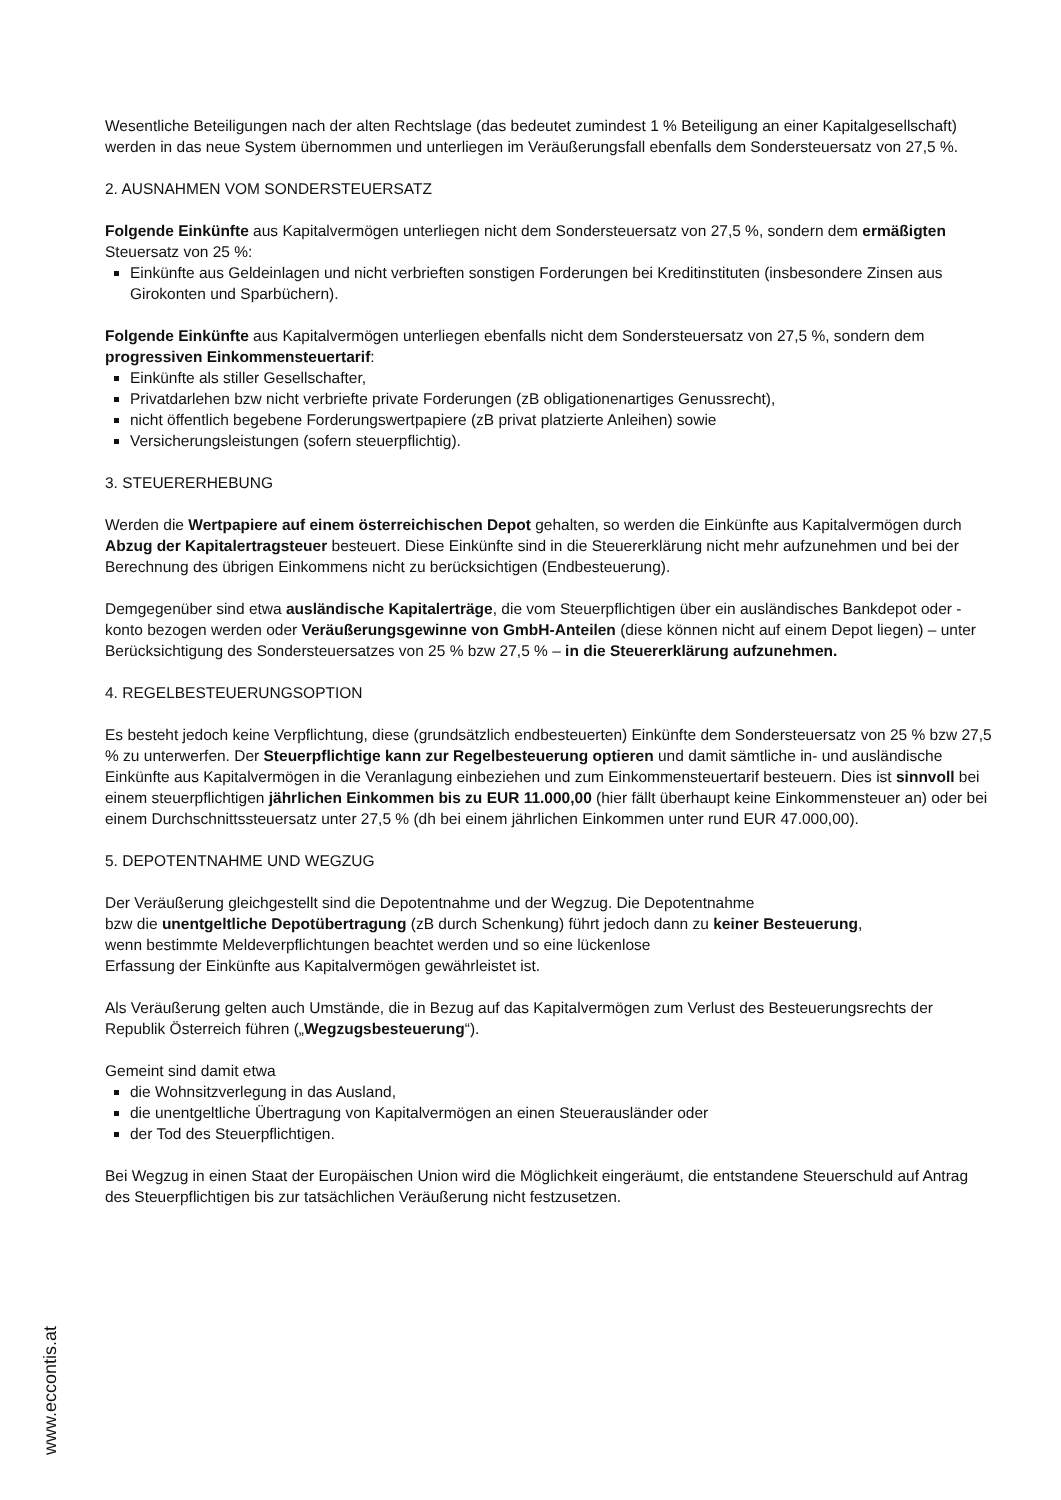Wesentliche Beteiligungen nach der alten Rechtslage (das bedeutet zumindest 1 % Beteiligung an einer Kapitalgesellschaft) werden in das neue System übernommen und unterliegen im Veräußerungsfall ebenfalls dem Sondersteuersatz von 27,5 %.
2. AUSNAHMEN VOM SONDERSTEUERSATZ
Folgende Einkünfte aus Kapitalvermögen unterliegen nicht dem Sondersteuersatz von 27,5 %, sondern dem ermäßigten Steuersatz von 25 %:
Einkünfte aus Geldeinlagen und nicht verbrieften sonstigen Forderungen bei Kreditinstituten (insbesondere Zinsen aus Girokonten und Sparbüchern).
Folgende Einkünfte aus Kapitalvermögen unterliegen ebenfalls nicht dem Sondersteuersatz von 27,5 %, sondern dem progressiven Einkommensteuertarif:
Einkünfte als stiller Gesellschafter,
Privatdarlehen bzw nicht verbriefte private Forderungen (zB obligationenartiges Genussrecht),
nicht öffentlich begebene Forderungswertpapiere (zB privat platzierte Anleihen) sowie
Versicherungsleistungen (sofern steuerpflichtig).
3. STEUERERHEBUNG
Werden die Wertpapiere auf einem österreichischen Depot gehalten, so werden die Einkünfte aus Kapitalvermögen durch Abzug der Kapitalertragsteuer besteuert. Diese Einkünfte sind in die Steuererklärung nicht mehr aufzunehmen und bei der Berechnung des übrigen Einkommens nicht zu berücksichtigen (Endbesteuerung).
Demgegenüber sind etwa ausländische Kapitalerträge, die vom Steuerpflichtigen über ein ausländisches Bankdepot oder -konto bezogen werden oder Veräußerungsgewinne von GmbH-Anteilen (diese können nicht auf einem Depot liegen) – unter Berücksichtigung des Sondersteuersatzes von 25 % bzw 27,5 % – in die Steuererklärung aufzunehmen.
4. REGELBESTEUERUNGSOPTION
Es besteht jedoch keine Verpflichtung, diese (grundsätzlich endbesteuerten) Einkünfte dem Sondersteuersatz von 25 % bzw 27,5 % zu unterwerfen. Der Steuerpflichtige kann zur Regelbesteuerung optieren und damit sämtliche in- und ausländische Einkünfte aus Kapitalvermögen in die Veranlagung einbeziehen und zum Einkommensteuertarif besteuern. Dies ist sinnvoll bei einem steuerpflichtigen jährlichen Einkommen bis zu EUR 11.000,00 (hier fällt überhaupt keine Einkommensteuer an) oder bei einem Durchschnittssteuersatz unter 27,5 % (dh bei einem jährlichen Einkommen unter rund EUR 47.000,00).
5. DEPOTENTNAHME UND WEGZUG
Der Veräußerung gleichgestellt sind die Depotentnahme und der Wegzug. Die Depotentnahme
bzw die unentgeltliche Depotübertragung (zB durch Schenkung) führt jedoch dann zu keiner Besteuerung,
wenn bestimmte Meldeverpflichtungen beachtet werden und so eine lückenlose
Erfassung der Einkünfte aus Kapitalvermögen gewährleistet ist.
Als Veräußerung gelten auch Umstände, die in Bezug auf das Kapitalvermögen zum Verlust des Besteuerungsrechts der Republik Österreich führen („Wegzugsbesteuerung“).
Gemeint sind damit etwa
die Wohnsitzverlegung in das Ausland,
die unentgeltliche Übertragung von Kapitalvermögen an einen Steuerausländer oder
der Tod des Steuerpflichtigen.
Bei Wegzug in einen Staat der Europäischen Union wird die Möglichkeit eingeräumt, die entstandene Steuerschuld auf Antrag des Steuerpflichtigen bis zur tatsächlichen Veräußerung nicht festzusetzen.
www.eccontis.at